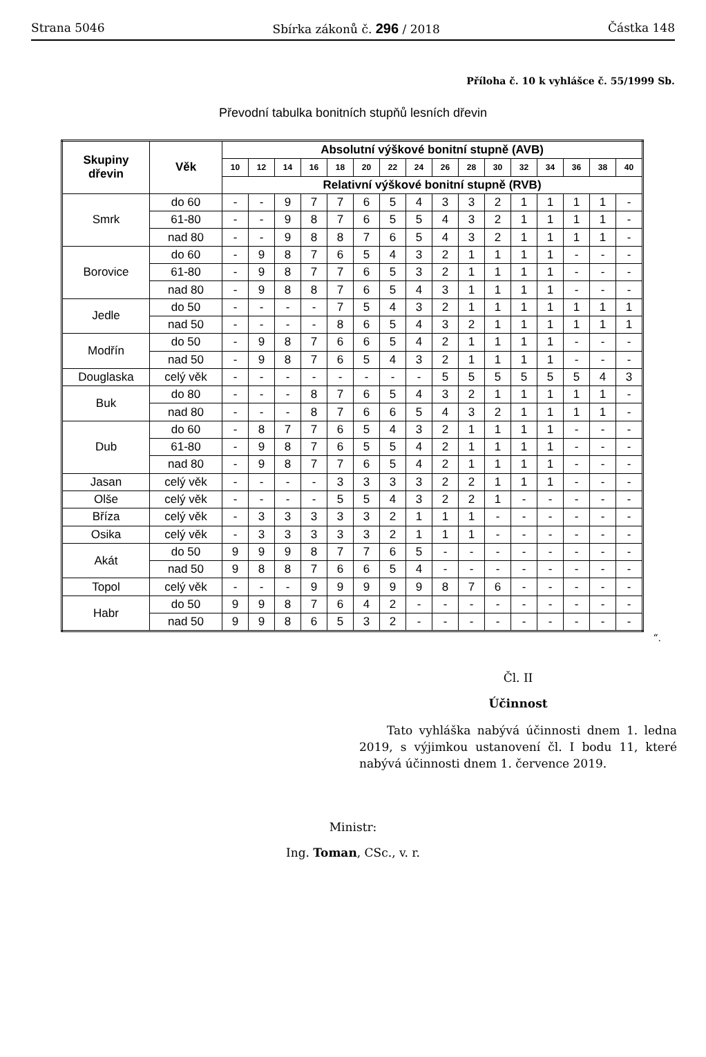Strana 5046 Sbírka zákonů č. 296 / 2018 Částka 148
Příloha č. 10 k vyhlášce č. 55/1999 Sb.
Převodní tabulka bonitních stupňů lesních dřevin
| Skupiny dřevin | Věk | Absolutní výškové bonitní stupně (AVB) | | | | | | | | | | | | | | | |
| --- | --- | --- | --- | --- | --- | --- | --- | --- | --- | --- | --- | --- | --- | --- | --- | --- | --- |
| | | 10 | 12 | 14 | 16 | 18 | 20 | 22 | 24 | 26 | 28 | 30 | 32 | 34 | 36 | 38 | 40 |
| | | Relativní výškové bonitní stupně (RVB) | | | | | | | | | | | | | | | |
| Smrk | do 60 | - | - | 9 | 7 | 7 | 6 | 5 | 4 | 3 | 3 | 2 | 1 | 1 | 1 | 1 | - |
| | 61-80 | - | - | 9 | 8 | 7 | 6 | 5 | 5 | 4 | 3 | 2 | 1 | 1 | 1 | 1 | - |
| | nad 80 | - | - | 9 | 8 | 8 | 7 | 6 | 5 | 4 | 3 | 2 | 1 | 1 | 1 | 1 | - |
| Borovice | do 60 | - | 9 | 8 | 7 | 6 | 5 | 4 | 3 | 2 | 1 | 1 | 1 | 1 | - | - | - |
| | 61-80 | - | 9 | 8 | 7 | 7 | 6 | 5 | 3 | 2 | 1 | 1 | 1 | 1 | - | - | - |
| | nad 80 | - | 9 | 8 | 8 | 7 | 6 | 5 | 4 | 3 | 1 | 1 | 1 | 1 | - | - | - |
| Jedle | do 50 | - | - | - | - | 7 | 5 | 4 | 3 | 2 | 1 | 1 | 1 | 1 | 1 | 1 | 1 |
| | nad 50 | - | - | - | - | 8 | 6 | 5 | 4 | 3 | 2 | 1 | 1 | 1 | 1 | 1 | 1 |
| Modřín | do 50 | - | 9 | 8 | 7 | 6 | 6 | 5 | 4 | 2 | 1 | 1 | 1 | 1 | - | - | - |
| | nad 50 | - | 9 | 8 | 7 | 6 | 5 | 4 | 3 | 2 | 1 | 1 | 1 | 1 | - | - | - |
| Douglaska | celý věk | - | - | - | - | - | - | - | - | 5 | 5 | 5 | 5 | 5 | 5 | 4 | 3 |
| Buk | do 80 | - | - | - | 8 | 7 | 6 | 5 | 4 | 3 | 2 | 1 | 1 | 1 | 1 | 1 | - |
| | nad 80 | - | - | - | 8 | 7 | 6 | 6 | 5 | 4 | 3 | 2 | 1 | 1 | 1 | 1 | - |
| Dub | do 60 | - | 8 | 7 | 7 | 6 | 5 | 4 | 3 | 2 | 1 | 1 | 1 | 1 | - | - | - |
| | 61-80 | - | 9 | 8 | 7 | 6 | 5 | 5 | 4 | 2 | 1 | 1 | 1 | 1 | - | - | - |
| | nad 80 | - | 9 | 8 | 7 | 7 | 6 | 5 | 4 | 2 | 1 | 1 | 1 | 1 | - | - | - |
| Jasan | celý věk | - | - | - | - | 3 | 3 | 3 | 3 | 2 | 2 | 1 | 1 | 1 | - | - | - |
| Olše | celý věk | - | - | - | - | 5 | 5 | 4 | 3 | 2 | 2 | 1 | - | - | - | - | - |
| Bříza | celý věk | - | 3 | 3 | 3 | 3 | 3 | 2 | 1 | 1 | 1 | - | - | - | - | - | - |
| Osika | celý věk | - | 3 | 3 | 3 | 3 | 3 | 2 | 1 | 1 | 1 | - | - | - | - | - | - |
| Akát | do 50 | 9 | 9 | 9 | 8 | 7 | 7 | 6 | 5 | - | - | - | - | - | - | - | - |
| | nad 50 | 9 | 8 | 8 | 7 | 6 | 6 | 5 | 4 | - | - | - | - | - | - | - | - |
| Topol | celý věk | - | - | - | 9 | 9 | 9 | 9 | 9 | 8 | 7 | 6 | - | - | - | - | - |
| Habr | do 50 | 9 | 9 | 8 | 7 | 6 | 4 | 2 | - | - | - | - | - | - | - | - | - |
| | nad 50 | 9 | 9 | 8 | 6 | 5 | 3 | 2 | - | - | - | - | - | - | - | - | - |
“.
Čl. II
Účinnost
Tato vyhláška nabývá účinnosti dnem 1. ledna 2019, s výjimkou ustanovení čl. I bodu 11, které nabývá účinnosti dnem 1. července 2019.
Ministr:
Ing. Toman, CSc., v. r.